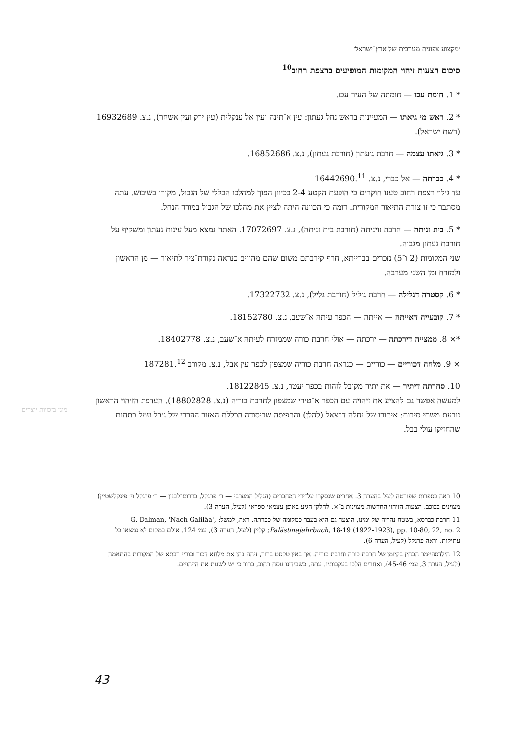׳מקצוע צפונית מערבית של ארץ־ישראל׳
סיכום הצעות זיהוי המקומות המופיעים ברצפת רחוב<sup>10</sup>
* 1. חומת עכו — חומתה של העיר עכו.
* 2. ראש מי גיאתו — המעיינות בראש נחל געתון: עין א־תינה ועין אל ענקלית (עין ירק ועין אשחר), נ.צ. 16932689 (רשת ישראל).
* 3. גיאתו עצמה — חרבת ג׳עתון (חורבת געתון), נ.צ. 16852686.
* 4. כברתה — אל כברי, נ.צ. 16442690.<sup>11</sup>
עד גילוי רצפת רחוב טענו חוקרים כי הופעת הקטע 2-4 בכיוון הפוך למהלכו הכללי של הגבול, מקורו בשיבוש. עתה מסתבר כי זו צורת התיאור המקורית. דומה כי הכוונה היתה לציין את מהלכו של הגבול במורד הנחל.
* 5. בית זניתה — חרבת זויניתה (חורבת בית זניתה), נ.צ. 17072697. האתר נמצא מעל עינות געתון ומשקיף על חורבת געתון מגבוה.
שני המקומות (2 ו־5) נזכרים בברייתא, חרף קירבתם משום שהם מהווים כנראה נקודת־ציר לתיאור — מן הראשון ולמזרח ומן השני מערבה.
* 6. קסטרה דגלילה — חרבת ג׳ליל (חורבת גליל), נ.צ. 17322732.
* 7. קובעייה דאייתה — אייתה — הכפר עיתה א־שעב, נ.צ. 18152780.
*× 8. ממצייה דירכתה — ירכתה — אולי חרבת כורה שממזרח לעיתה א־שעב, נ.צ. 18402778.
× 9. מלחה דכוריים — כוריים — כנראה חרבת כוריה שמצפון לכפר עין אבל, נ.צ. מקורב 187281.<sup>12</sup>
10. סחרתה דיתיר — את יתיר מקובל לזהות בכפר יעטר, נ.צ. 18122845.
למעשה אפשר גם להציע את זיהויה עם הכפר א־טירי שמצפון לחרבת כוריה (נ.צ. 18802828). העדפת הזיהוי הראשון נובעת משתי סיבות: איתורו של נחלה דבצאל (להלן) והתפיסה שביסודה הכללת האזור ההררי של ג׳בל עמל בתחום שהחזיקו עולי בבל.
10 ראה בספרות שפורטה לעיל בהערה 3. אחרים שנסקרו על־ידי המחברים (הגליל המערבי — ר׳ פרנקל, בדרום־לבנון — ר׳ פרנקל וי׳ פינקלשטיין) מצוינים בכוכב. הצעות הזיהוי החדשות מצוינות ב־×. לחלקן הגיע באופן עצמאי ספראי (לעיל, הערה 3).
11 חרבת כברסא, בשטח נהריה של ימינו, הוצעה גם היא בעבר כמקומה של כברתה. ראה, למשל: G. Dalman, 'Nach Galiläa', Palästinajahrbuch, 18-19 (1922-1923), pp. 10-80, 22, no. 2; קליין (לעיל, הערה 3), עמ׳ 124. אולם במקום לא נמצאו כל עתיקות. וראה פרנקל (לעיל, הערה 6).
12 הילדסהיימר הבחין בקיומן של חרבת כורה וחרבת כוריה. אך באין טקסט ברור, זיהה בהן את מלחא דכור וכוריי רבתא של המקורות בהתאמה (לעיל, הערה 3, עמ׳ 45-46), ואחרים הלכו בעקבותיו. עתה, כשבידינו נוסח רחוב, ברור כי יש לשנות את הזיהויים.
מוגן בזכויות יוצרים
43